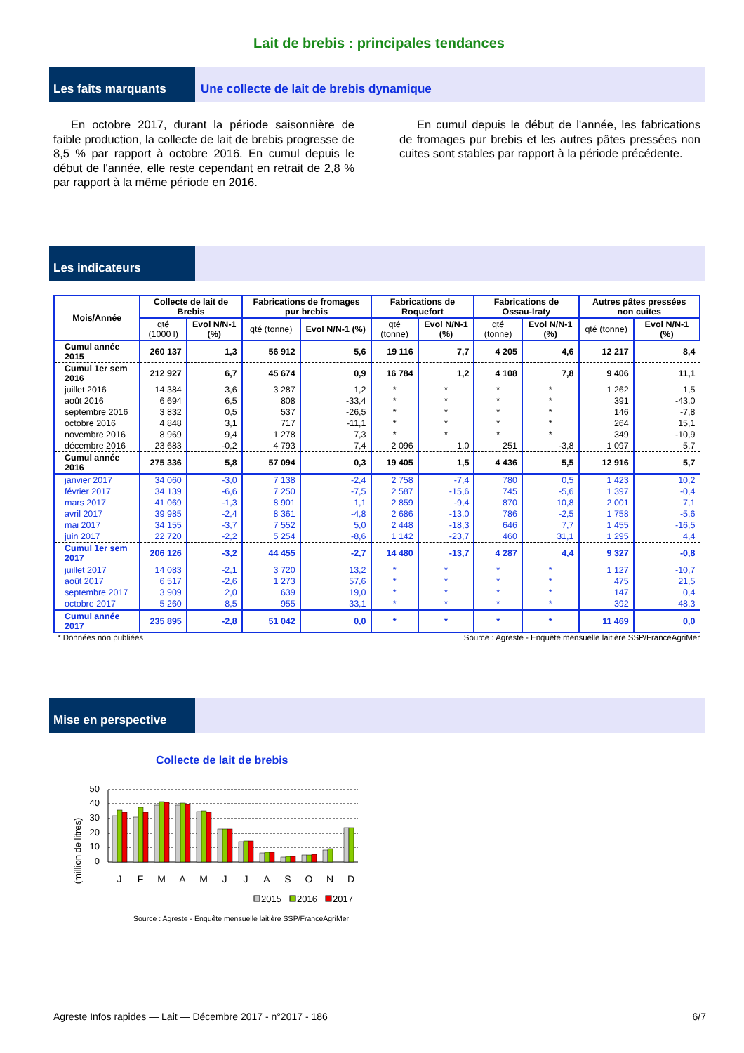Lait de brebis : principales tendances
Les faits marquants Une collecte de lait de brebis dynamique
En octobre 2017, durant la période saisonnière de faible production, la collecte de lait de brebis progresse de 8,5 % par rapport à octobre 2016. En cumul depuis le début de l'année, elle reste cependant en retrait de 2,8 % par rapport à la même période en 2016.
En cumul depuis le début de l'année, les fabrications de fromages pur brebis et les autres pâtes pressées non cuites sont stables par rapport à la période précédente.
Les indicateurs
| Mois/Année | Collecte de lait de Brebis | | Fabrications de fromages pur brebis | | Fabrications de Roquefort | | Fabrications de Ossau-Iraty | | Autres pâtes pressées non cuites | |
| --- | --- | --- | --- | --- | --- | --- | --- | --- | --- | --- |
| | qté (1000 l) | Evol N/N-1 (%) | qté (tonne) | Evol N/N-1 (%) | qté (tonne) | Evol N/N-1 (%) | qté (tonne) | Evol N/N-1 (%) | qté (tonne) | Evol N/N-1 (%) |
| Cumul année 2015 | 260 137 | 1,3 | 56 912 | 5,6 | 19 116 | 7,7 | 4 205 | 4,6 | 12 217 | 8,4 |
| Cumul 1er sem 2016 | 212 927 | 6,7 | 45 674 | 0,9 | 16 784 | 1,2 | 4 108 | 7,8 | 9 406 | 11,1 |
| juillet 2016 | 14 384 | 3,6 | 3 287 | 1,2 | * | * | * | * | 1 262 | 1,5 |
| août 2016 | 6 694 | 6,5 | 808 | -33,4 | * | * | * | * | 391 | -43,0 |
| septembre 2016 | 3 832 | 0,5 | 537 | -26,5 | * | * | * | * | 146 | -7,8 |
| octobre 2016 | 4 848 | 3,1 | 717 | -11,1 | * | * | * | * | 264 | 15,1 |
| novembre 2016 | 8 969 | 9,4 | 1 278 | 7,3 | * | * | * | * | 349 | -10,9 |
| décembre 2016 | 23 683 | -0,2 | 4 793 | 7,4 | 2 096 | 1,0 | 251 | -3,8 | 1 097 | 5,7 |
| Cumul année 2016 | 275 336 | 5,8 | 57 094 | 0,3 | 19 405 | 1,5 | 4 436 | 5,5 | 12 916 | 5,7 |
| janvier 2017 | 34 060 | -3,0 | 7 138 | -2,4 | 2 758 | -7,4 | 780 | 0,5 | 1 423 | 10,2 |
| février 2017 | 34 139 | -6,6 | 7 250 | -7,5 | 2 587 | -15,6 | 745 | -5,6 | 1 397 | -0,4 |
| mars 2017 | 41 069 | -1,3 | 8 901 | 1,1 | 2 859 | -9,4 | 870 | 10,8 | 2 001 | 7,1 |
| avril 2017 | 39 985 | -2,4 | 8 361 | -4,8 | 2 686 | -13,0 | 786 | -2,5 | 1 758 | -5,6 |
| mai 2017 | 34 155 | -3,7 | 7 552 | 5,0 | 2 448 | -18,3 | 646 | 7,7 | 1 455 | -16,5 |
| juin 2017 | 22 720 | -2,2 | 5 254 | -8,6 | 1 142 | -23,7 | 460 | 31,1 | 1 295 | 4,4 |
| Cumul 1er sem 2017 | 206 126 | -3,2 | 44 455 | -2,7 | 14 480 | -13,7 | 4 287 | 4,4 | 9 327 | -0,8 |
| juillet 2017 | 14 083 | -2,1 | 3 720 | 13,2 | * | * | * | * | 1 127 | -10,7 |
| août 2017 | 6 517 | -2,6 | 1 273 | 57,6 | * | * | * | * | 475 | 21,5 |
| septembre 2017 | 3 909 | 2,0 | 639 | 19,0 | * | * | * | * | 147 | 0,4 |
| octobre 2017 | 5 260 | 8,5 | 955 | 33,1 | * | * | * | * | 392 | 48,3 |
| Cumul année 2017 | 235 895 | -2,8 | 51 042 | 0,0 | * | * | * | * | 11 469 | 0,0 |
* Données non publiées Source : Agreste - Enquête mensuelle laitière SSP/FranceAgriMer
Mise en perspective
Collecte de lait de brebis
(million de litres)
50
40
30
20
10
0
J
F
M
A
M
J
J
A
S
O
N
D
2015
2016
2017
Source : Agreste - Enquête mensuelle laitière SSP/FranceAgriMer
Agreste Infos rapides — Lait — Décembre 2017 - n°2017 - 186 6/7